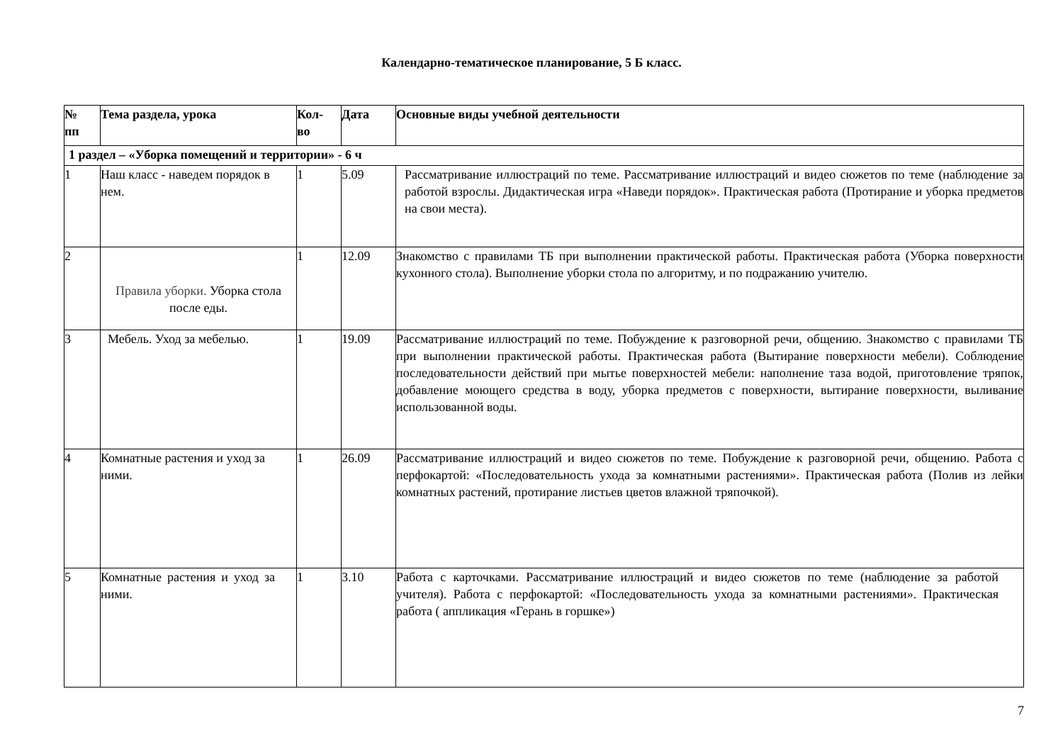Календарно-тематическое планирование, 5 Б класс.
| № пп | Тема раздела, урока | Кол- во | Дата | Основные виды учебной деятельности |
| --- | --- | --- | --- | --- |
| 1 раздел – «Уборка помещений и территории» - 6 ч | | | | |
| 1 | Наш класс - наведем порядок в нем. | 1 | 5.09 | Рассматривание иллюстраций по теме. Рассматривание иллюстраций и видео сюжетов по теме (наблюдение за работой взрослы. Дидактическая игра «Наведи порядок». Практическая работа (Протирание и уборка предметов на свои места). |
| 2 | Правила уборки. Уборка стола после еды. | 1 | 12.09 | Знакомство с правилами ТБ при выполнении практической работы. Практическая работа (Уборка поверхности кухонного стола). Выполнение уборки стола по алгоритму, и по подражанию учителю. |
| 3 | Мебель. Уход за мебелью. | 1 | 19.09 | Рассматривание иллюстраций по теме. Побуждение к разговорной речи, общению. Знакомство с правилами ТБ при выполнении практической работы. Практическая работа (Вытирание поверхности мебели). Соблюдение последовательности действий при мытье поверхностей мебели: наполнение таза водой, приготовление тряпок, добавление моющего средства в воду, уборка предметов с поверхности, вытирание поверхности, выливание использованной воды. |
| 4 | Комнатные растения и уход за ними. | 1 | 26.09 | Рассматривание иллюстраций и видео сюжетов по теме. Побуждение к разговорной речи, общению. Работа с перфокартой: «Последовательность ухода за комнатными растениями». Практическая работа (Полив из лейки комнатных растений, протирание листьев цветов влажной тряпочкой). |
| 5 | Комнатные растения и уход за ними. | 1 | 3.10 | Работа с карточками. Рассматривание иллюстраций и видео сюжетов по теме (наблюдение за работой учителя). Работа с перфокартой: «Последовательность ухода за комнатными растениями». Практическая работа ( аппликация «Герань в горшке») |
7